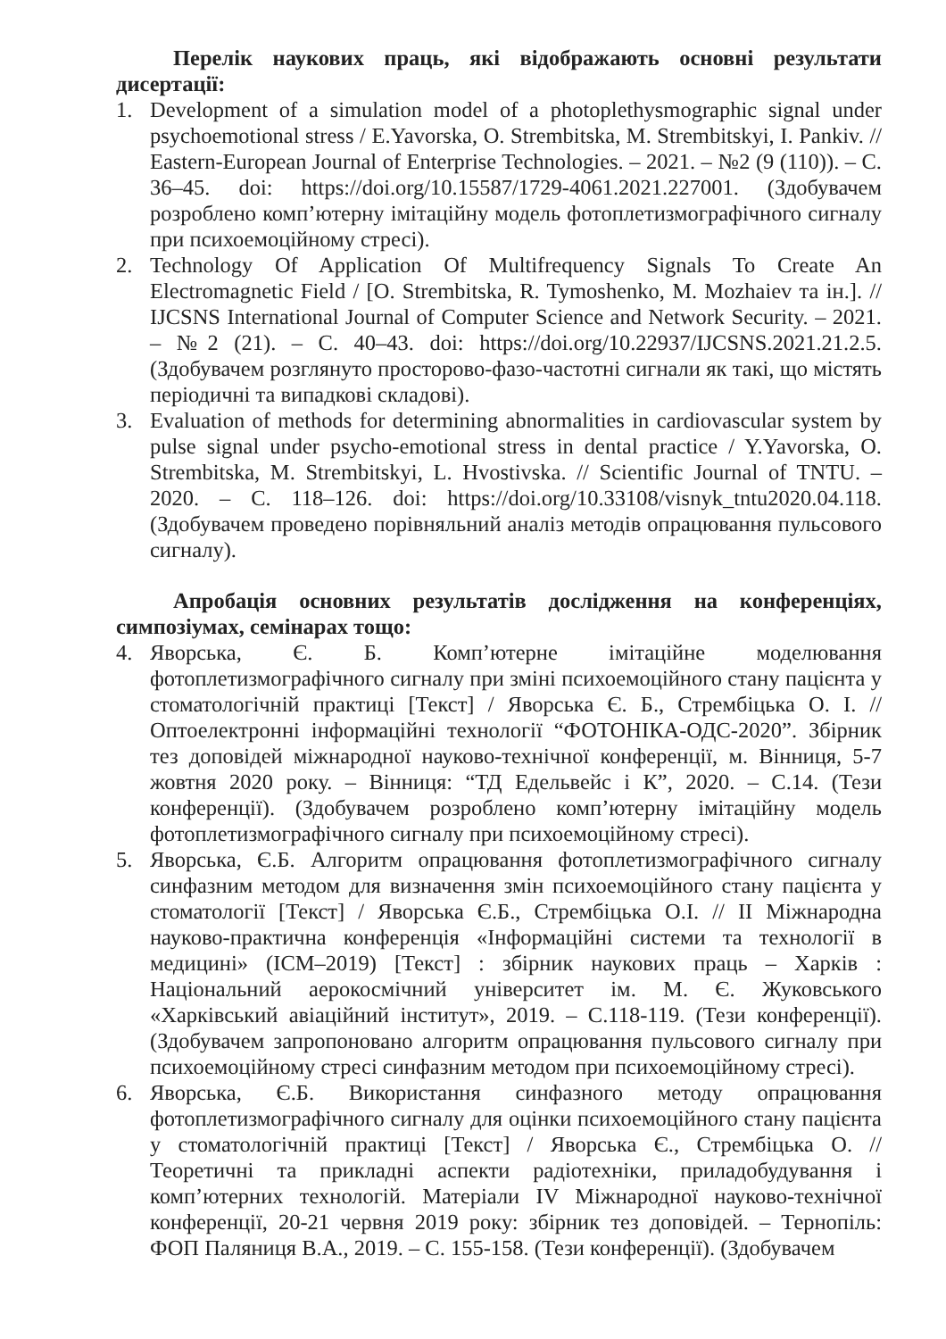Перелік наукових праць, які відображають основні результати дисертації:
1. Development of a simulation model of a photoplethysmographic signal under psychoemotional stress / E.Yavorska, O. Strembitska, M. Strembitskyi, I. Pankiv. // Eastern-European Journal of Enterprise Technologies. – 2021. – №2 (9 (110)). – С. 36–45. doi: https://doi.org/10.15587/1729-4061.2021.227001. (Здобувачем розроблено комп’ютерну імітаційну модель фотоплетизмографічного сигналу при психоемоційному стресі).
2. Technology Of Application Of Multifrequency Signals To Create An Electromagnetic Field / [O. Strembitska, R. Tymoshenko, M. Mozhaiev та ін.]. // IJCSNS International Journal of Computer Science and Network Security. – 2021. – №2 (21). – С. 40–43. doi: https://doi.org/10.22937/IJCSNS.2021.21.2.5. (Здобувачем розглянуто просторово-фазо-частотні сигнали як такі, що містять періодичні та випадкові складові).
3. Evaluation of methods for determining abnormalities in cardiovascular system by pulse signal under psycho-emotional stress in dental practice / Y.Yavorska, O. Strembitska, M. Strembitskyi, L. Hvostivska. // Scientific Journal of TNTU. – 2020. – С. 118–126. doi: https://doi.org/10.33108/visnyk_tntu2020.04.118. (Здобувачем проведено порівняльний аналіз методів опрацювання пульсового сигналу).
Апробація основних результатів дослідження на конференціях, симпозіумах, семінарах тощо:
4. Яворська, Є. Б. Комп’ютерне імітаційне моделювання фотоплетизмографічного сигналу при зміні психоемоційного стану пацієнта у стоматологічній практиці [Текст] / Яворська Є. Б., Стрембіцька О. І. // Оптоелектронні інформаційні технології “ФОТОНІКА-ОДС-2020”. Збірник тез доповідей міжнародної науково-технічної конференції, м. Вінниця, 5-7 жовтня 2020 року. – Вінниця: “ТД Едельвейс і К”, 2020. – С.14. (Тези конференції). (Здобувачем розроблено комп’ютерну імітаційну модель фотоплетизмографічного сигналу при психоемоційному стресі).
5. Яворська, Є.Б. Алгоритм опрацювання фотоплетизмографічного сигналу синфазним методом для визначення змін психоемоційного стану пацієнта у стоматології [Текст] / Яворська Є.Б., Стрембіцька О.І. // II Міжнародна науково-практична конференція «Інформаційні системи та технології в медицині» (ІСМ–2019) [Текст] : збірник наукових праць – Харків : Національний аерокосмічний університет ім. М. Є. Жуковського «Харківський авіаційний інститут», 2019. – С.118-119. (Тези конференції). (Здобувачем запропоновано алгоритм опрацювання пульсового сигналу при психоемоційному стресі синфазним методом при психоемоційному стресі).
6. Яворська, Є.Б. Використання синфазного методу опрацювання фотоплетизмографічного сигналу для оцінки психоемоційного стану пацієнта у стоматологічній практиці [Текст] / Яворська Є., Стрембіцька О. // Теоретичні та прикладні аспекти радіотехніки, приладобудування і комп’ютерних технологій. Матеріали IV Міжнародної науково-технічної конференції, 20-21 червня 2019 року: збірник тез доповідей. – Тернопіль: ФОП Паляниця В.А., 2019. – С. 155-158. (Тези конференції). (Здобувачем